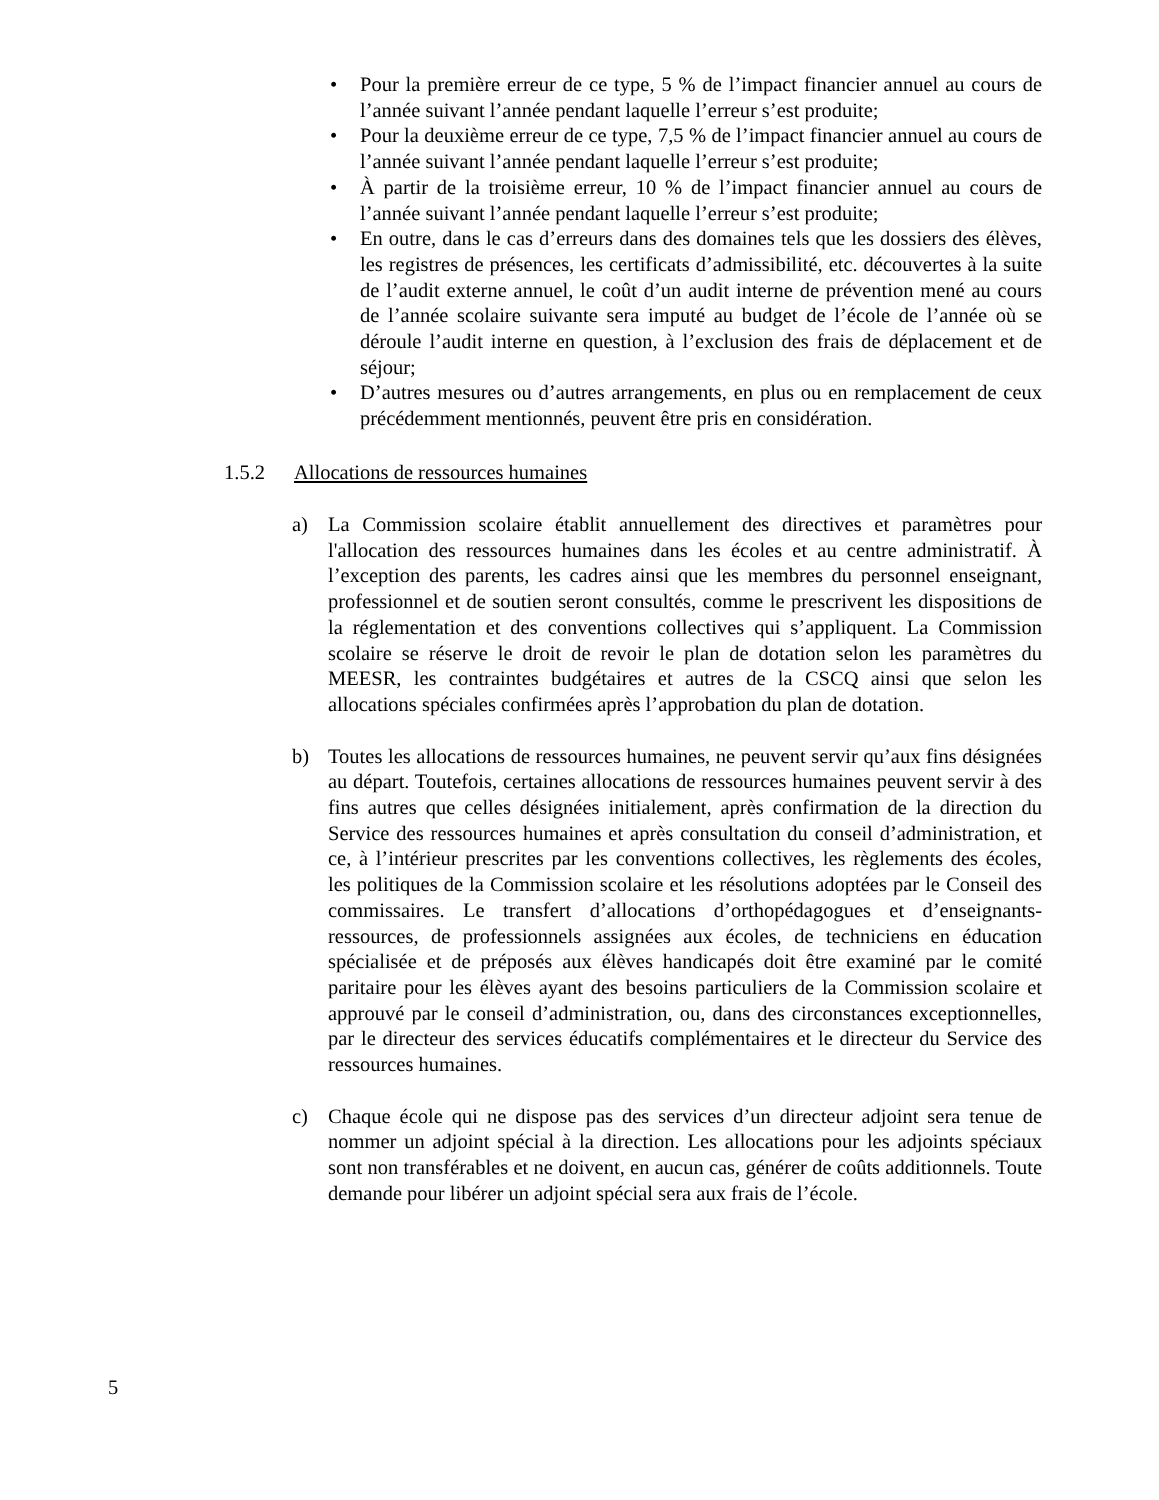• Pour la première erreur de ce type, 5 % de l’impact financier annuel au cours de l’année suivant l’année pendant laquelle l’erreur s’est produite;
• Pour la deuxième erreur de ce type, 7,5 % de l’impact financier annuel au cours de l’année suivant l’année pendant laquelle l’erreur s’est produite;
• À partir de la troisième erreur, 10 % de l’impact financier annuel au cours de l’année suivant l’année pendant laquelle l’erreur s’est produite;
• En outre, dans le cas d’erreurs dans des domaines tels que les dossiers des élèves, les registres de présences, les certificats d’admissibilité, etc. découvertes à la suite de l’audit externe annuel, le coût d’un audit interne de prévention mené au cours de l’année scolaire suivante sera imputé au budget de l’école de l’année où se déroule l’audit interne en question, à l’exclusion des frais de déplacement et de séjour;
• D’autres mesures ou d’autres arrangements, en plus ou en remplacement de ceux précédemment mentionnés, peuvent être pris en considération.
1.5.2 Allocations de ressources humaines
a) La Commission scolaire établit annuellement des directives et paramètres pour l'allocation des ressources humaines dans les écoles et au centre administratif. À l’exception des parents, les cadres ainsi que les membres du personnel enseignant, professionnel et de soutien seront consultés, comme le prescrivent les dispositions de la réglementation et des conventions collectives qui s’appliquent. La Commission scolaire se réserve le droit de revoir le plan de dotation selon les paramètres du MEESR, les contraintes budgétaires et autres de la CSCQ ainsi que selon les allocations spéciales confirmées après l’approbation du plan de dotation.
b) Toutes les allocations de ressources humaines, ne peuvent servir qu’aux fins désignées au départ. Toutefois, certaines allocations de ressources humaines peuvent servir à des fins autres que celles désignées initialement, après confirmation de la direction du Service des ressources humaines et après consultation du conseil d’administration, et ce, à l’intérieur prescrites par les conventions collectives, les règlements des écoles, les politiques de la Commission scolaire et les résolutions adoptées par le Conseil des commissaires. Le transfert d’allocations d’orthopédagogues et d’enseignants-ressources, de professionnels assignées aux écoles, de techniciens en éducation spécialisée et de préposés aux élèves handicapés doit être examiné par le comité paritaire pour les élèves ayant des besoins particuliers de la Commission scolaire et approuvé par le conseil d’administration, ou, dans des circonstances exceptionnelles, par le directeur des services éducatifs complémentaires et le directeur du Service des ressources humaines.
c) Chaque école qui ne dispose pas des services d’un directeur adjoint sera tenue de nommer un adjoint spécial à la direction. Les allocations pour les adjoints spéciaux sont non transférables et ne doivent, en aucun cas, générer de coûts additionnels. Toute demande pour libérer un adjoint spécial sera aux frais de l’école.
5